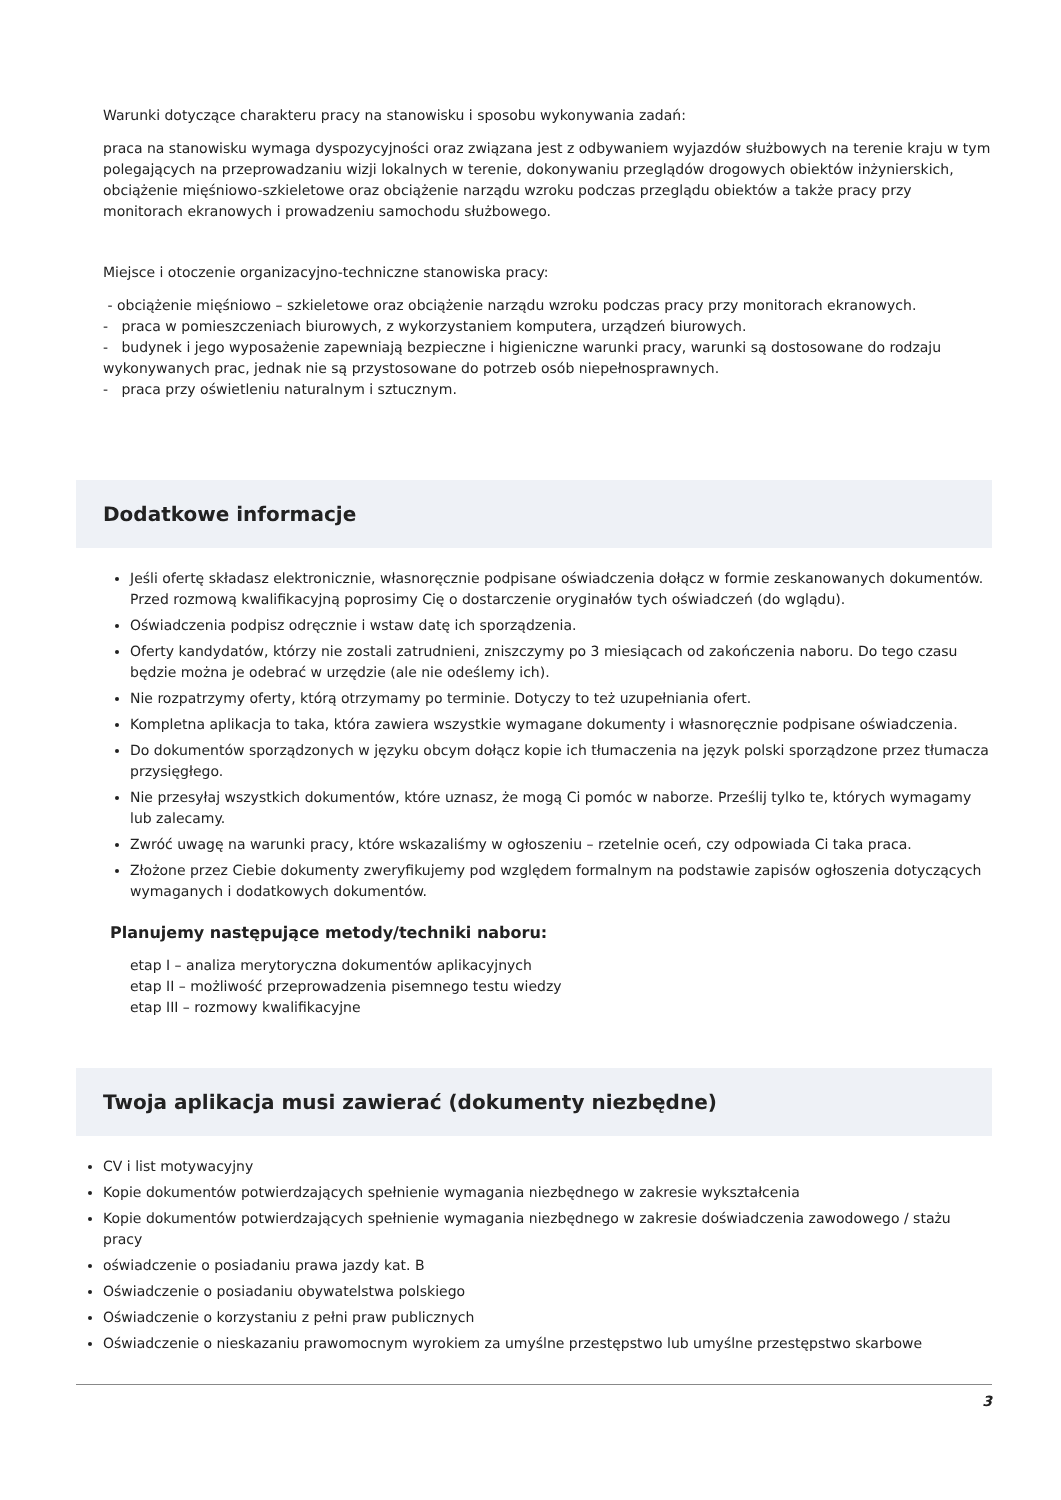Warunki dotyczące charakteru pracy na stanowisku i sposobu wykonywania zadań:
praca na stanowisku wymaga dyspozycyjności oraz związana jest z odbywaniem wyjazdów służbowych na terenie kraju w tym polegających na przeprowadzaniu wizji lokalnych w terenie, dokonywaniu przeglądów drogowych obiektów inżynierskich,
obciążenie mięśniowo-szkieletowe oraz obciążenie narządu wzroku podczas przeglądu obiektów a także pracy przy monitorach ekranowych i prowadzeniu samochodu służbowego.
Miejsce i otoczenie organizacyjno-techniczne stanowiska pracy:
- obciążenie mięśniowo – szkieletowe oraz obciążenie narządu wzroku podczas pracy przy monitorach ekranowych.
- praca w pomieszczeniach biurowych, z wykorzystaniem komputera, urządzeń biurowych.
- budynek i jego wyposażenie zapewniają bezpieczne i higieniczne warunki pracy, warunki są dostosowane do rodzaju wykonywanych prac, jednak nie są przystosowane do potrzeb osób niepełnosprawnych.
- praca przy oświetleniu naturalnym i sztucznym.
Dodatkowe informacje
Jeśli ofertę składasz elektronicznie, własnoręcznie podpisane oświadczenia dołącz w formie zeskanowanych dokumentów. Przed rozmową kwalifikacyjną poprosimy Cię o dostarczenie oryginałów tych oświadczeń (do wglądu).
Oświadczenia podpisz odręcznie i wstaw datę ich sporządzenia.
Oferty kandydatów, którzy nie zostali zatrudnieni, zniszczymy po 3 miesiącach od zakończenia naboru. Do tego czasu będzie można je odebrać w urzędzie (ale nie odeślemy ich).
Nie rozpatrzymy oferty, którą otrzymamy po terminie. Dotyczy to też uzupełniania ofert.
Kompletna aplikacja to taka, która zawiera wszystkie wymagane dokumenty i własnoręcznie podpisane oświadczenia.
Do dokumentów sporządzonych w języku obcym dołącz kopie ich tłumaczenia na język polski sporządzone przez tłumacza przysięgłego.
Nie przesyłaj wszystkich dokumentów, które uznasz, że mogą Ci pomóc w naborze. Prześlij tylko te, których wymagamy lub zalecamy.
Zwróć uwagę na warunki pracy, które wskazaliśmy w ogłoszeniu – rzetelnie oceń, czy odpowiada Ci taka praca.
Złożone przez Ciebie dokumenty zweryfikujemy pod względem formalnym na podstawie zapisów ogłoszenia dotyczących wymaganych i dodatkowych dokumentów.
Planujemy następujące metody/techniki naboru:
etap I – analiza merytoryczna dokumentów aplikacyjnych
etap II – możliwość przeprowadzenia pisemnego testu wiedzy
etap III – rozmowy kwalifikacyjne
Twoja aplikacja musi zawierać (dokumenty niezbędne)
CV i list motywacyjny
Kopie dokumentów potwierdzających spełnienie wymagania niezbędnego w zakresie wykształcenia
Kopie dokumentów potwierdzających spełnienie wymagania niezbędnego w zakresie doświadczenia zawodowego / stażu pracy
oświadczenie o posiadaniu prawa jazdy kat. B
Oświadczenie o posiadaniu obywatelstwa polskiego
Oświadczenie o korzystaniu z pełni praw publicznych
Oświadczenie o nieskazaniu prawomocnym wyrokiem za umyślne przestępstwo lub umyślne przestępstwo skarbowe
3